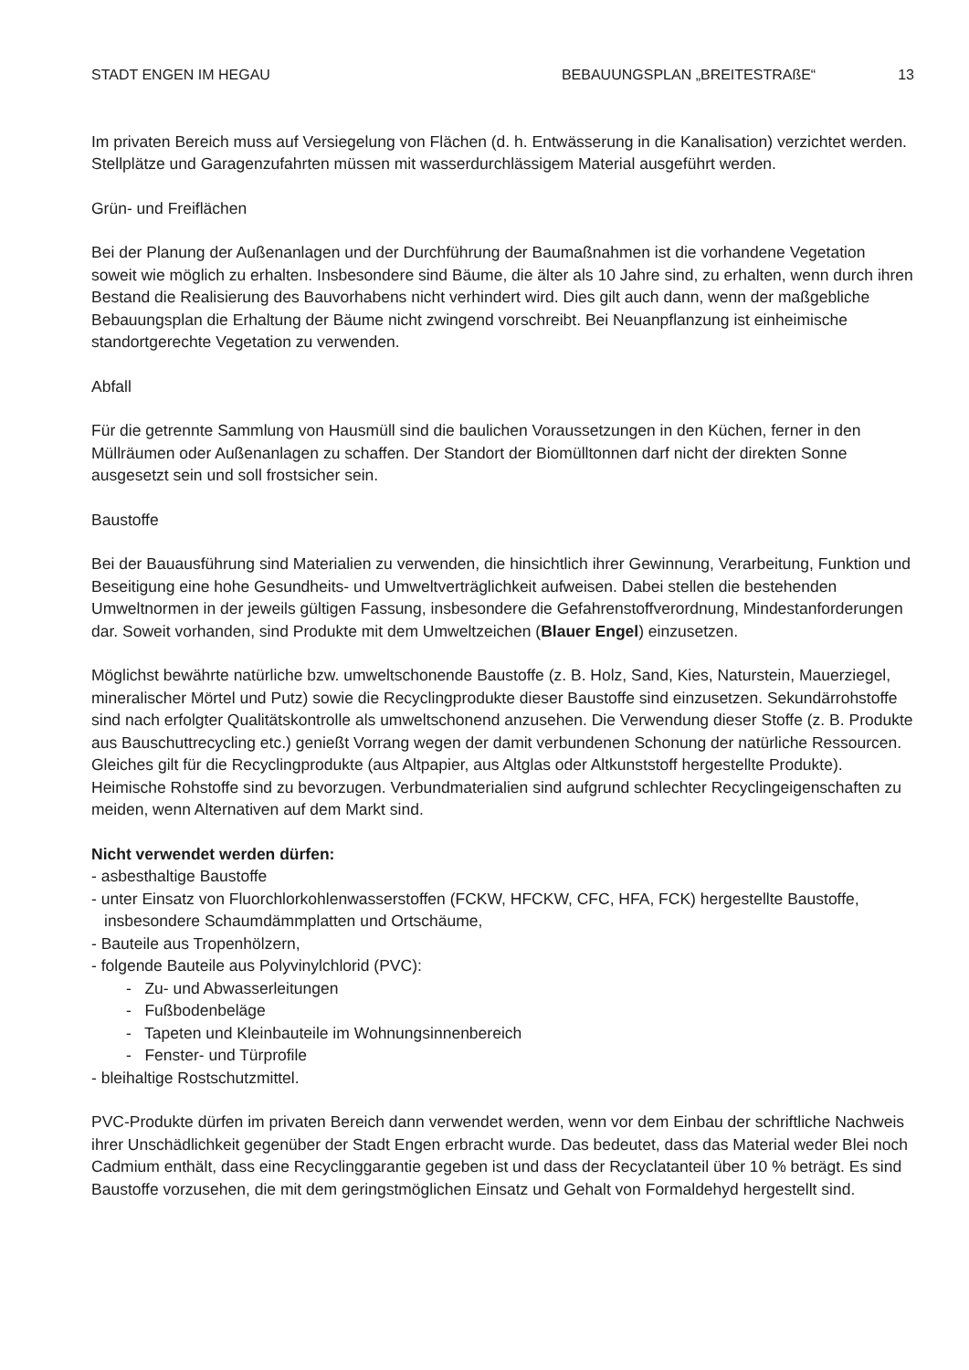STADT ENGEN IM HEGAU BEBAUUNGSPLAN „BREITESTRAßE“13
Im privaten Bereich muss auf Versiegelung von Flächen (d. h. Entwässerung in die Kanalisation) verzichtet werden. Stellplätze und Garagenzufahrten müssen mit wasserdurchlässigem Material ausgeführt werden.
Grün- und Freiflächen
Bei der Planung der Außenanlagen und der Durchführung der Baumaßnahmen ist die vorhandene Vegetation soweit wie möglich zu erhalten. Insbesondere sind Bäume, die älter als 10 Jahre sind, zu erhalten, wenn durch ihren Bestand die Realisierung des Bauvorhabens nicht verhindert wird. Dies gilt auch dann, wenn der maßgebliche Bebauungsplan die Erhaltung der Bäume nicht zwingend vorschreibt. Bei Neuanpflanzung ist einheimische standortgerechte Vegetation zu verwenden.
Abfall
Für die getrennte Sammlung von Hausmüll sind die baulichen Voraussetzungen in den Küchen, ferner in den Müllräumen oder Außenanlagen zu schaffen. Der Standort der Biomülltonnen darf nicht der direkten Sonne ausgesetzt sein und soll frostsicher sein.
Baustoffe
Bei der Bauausführung sind Materialien zu verwenden, die hinsichtlich ihrer Gewinnung, Verarbeitung, Funktion und Beseitigung eine hohe Gesundheits- und Umweltverträglichkeit aufweisen. Dabei stellen die bestehenden Umweltnormen in der jeweils gültigen Fassung, insbesondere die Gefahrenstoffverordnung, Mindestanforderungen dar. Soweit vorhanden, sind Produkte mit dem Umweltzeichen (Blauer Engel) einzusetzen.
Möglichst bewährte natürliche bzw. umweltschonende Baustoffe (z. B. Holz, Sand, Kies, Naturstein, Mauerziegel, mineralischer Mörtel und Putz) sowie die Recyclingprodukte dieser Baustoffe sind einzusetzen. Sekundärrohstoffe sind nach erfolgter Qualitätskontrolle als umweltschonend anzusehen. Die Verwendung dieser Stoffe (z. B. Produkte aus Bauschuttrecycling etc.) genießt Vorrang wegen der damit verbundenen Schonung der natürliche Ressourcen. Gleiches gilt für die Recyclingprodukte (aus Altpapier, aus Altglas oder Altkunststoff hergestellte Produkte). Heimische Rohstoffe sind zu bevorzugen. Verbundmaterialien sind aufgrund schlechter Recyclingeigenschaften zu meiden, wenn Alternativen auf dem Markt sind.
Nicht verwendet werden dürfen:
- asbesthaltige Baustoffe
- unter Einsatz von Fluorchlorkohlenwasserstoffen (FCKW, HFCKW, CFC, HFA, FCK) hergestellte Baustoffe, insbesondere Schaumdämmplatten und Ortschäume,
- Bauteile aus Tropenhölzern,
- folgende Bauteile aus Polyvinylchlorid (PVC):
- Zu- und Abwasserleitungen
- Fußbodenbeläge
- Tapeten und Kleinbauteile im Wohnungsinnenbereich
- Fenster- und Türprofile
- bleihaltige Rostschutzmittel.
PVC-Produkte dürfen im privaten Bereich dann verwendet werden, wenn vor dem Einbau der schriftliche Nachweis ihrer Unschädlichkeit gegenüber der Stadt Engen erbracht wurde. Das bedeutet, dass das Material weder Blei noch Cadmium enthält, dass eine Recyclinggarantie gegeben ist und dass der Recyclatanteil über 10 % beträgt. Es sind Baustoffe vorzusehen, die mit dem geringstmöglichen Einsatz und Gehalt von Formaldehyd hergestellt sind.